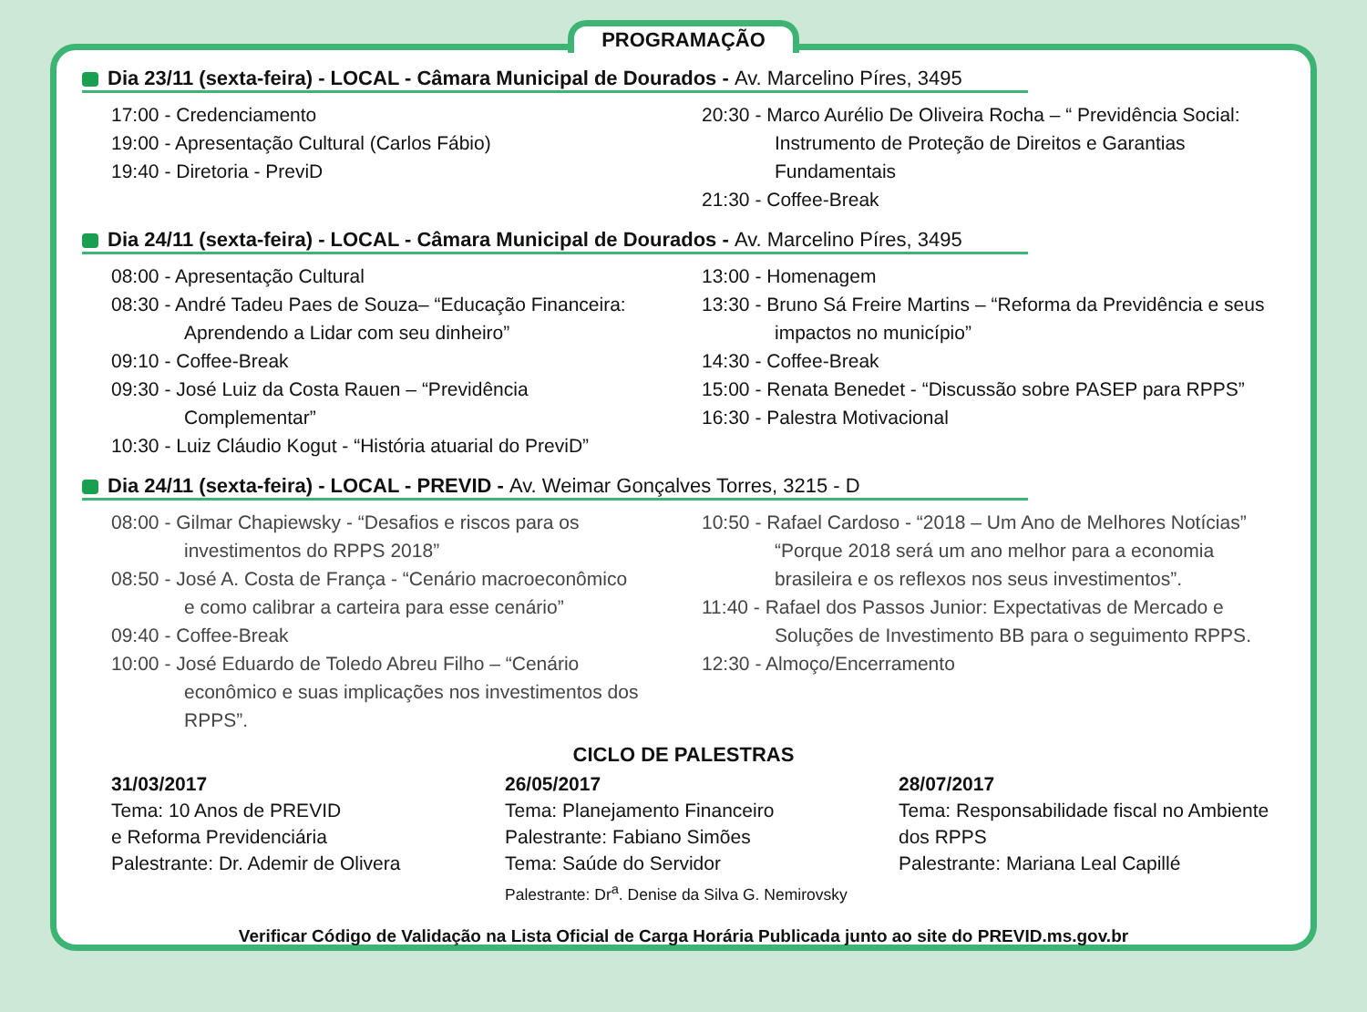PROGRAMAÇÃO
Dia 23/11 (sexta-feira) - LOCAL - Câmara Municipal de Dourados - Av. Marcelino Píres, 3495
17:00 - Credenciamento
19:00 - Apresentação Cultural (Carlos Fábio)
19:40 - Diretoria - PreviD
20:30 - Marco Aurélio De Oliveira Rocha – “ Previdência Social:
Instrumento de Proteção de Direitos e Garantias Fundamentais
21:30 - Coffee-Break
Dia 24/11 (sexta-feira) - LOCAL - Câmara Municipal de Dourados - Av. Marcelino Píres, 3495
08:00 - Apresentação Cultural
08:30 - André Tadeu Paes de Souza– “Educação Financeira:
Aprendendo a Lidar com seu dinheiro”
09:10 - Coffee-Break
09:30 - José Luiz da Costa Rauen – “Previdência
Complementar”
10:30 - Luiz Cláudio Kogut - “História atuarial do PreviD”
13:00 - Homenagem
13:30 - Bruno Sá Freire Martins – “Reforma da Previdência e seus
impactos no município”
14:30 - Coffee-Break
15:00 - Renata Benedet - “Discussão sobre PASEP para RPPS”
16:30 - Palestra Motivacional
Dia 24/11 (sexta-feira) - LOCAL - PREVID - Av. Weimar Gonçalves Torres, 3215 - D
08:00 - Gilmar Chapiewsky - “Desafios e riscos para os
investimentos do RPPS 2018”
08:50 - José A. Costa de França - “Cenário macroeconômico
e como calibrar a carteira para esse cenário”
09:40 - Coffee-Break
10:00 - José Eduardo de Toledo Abreu Filho – “Cenário
econômico e suas implicações nos investimentos dos RPPS”.
10:50 - Rafael Cardoso - “2018 – Um Ano de Melhores Notícias”
“Porque 2018 será um ano melhor para a economia brasileira e os reflexos nos seus investimentos”.
11:40 - Rafael dos Passos Junior: Expectativas de Mercado e
Soluções de Investimento BB para o seguimento RPPS.
12:30 - Almoço/Encerramento
CICLO DE PALESTRAS
31/03/2017
Tema: 10 Anos de PREVID
e Reforma Previdenciária
Palestrante: Dr. Ademir de Olivera
26/05/2017
Tema: Planejamento Financeiro
Palestrante: Fabiano Simões
Tema: Saúde do Servidor
Palestrante: Dr<sup>a</sup>. Denise da Silva G. Nemirovsky
28/07/2017
Tema: Responsabilidade fiscal no Ambiente dos RPPS
Palestrante: Mariana Leal Capillé
Verificar Código de Validação na Lista Oficial de Carga Horária Publicada junto ao site do PREVID.ms.gov.br